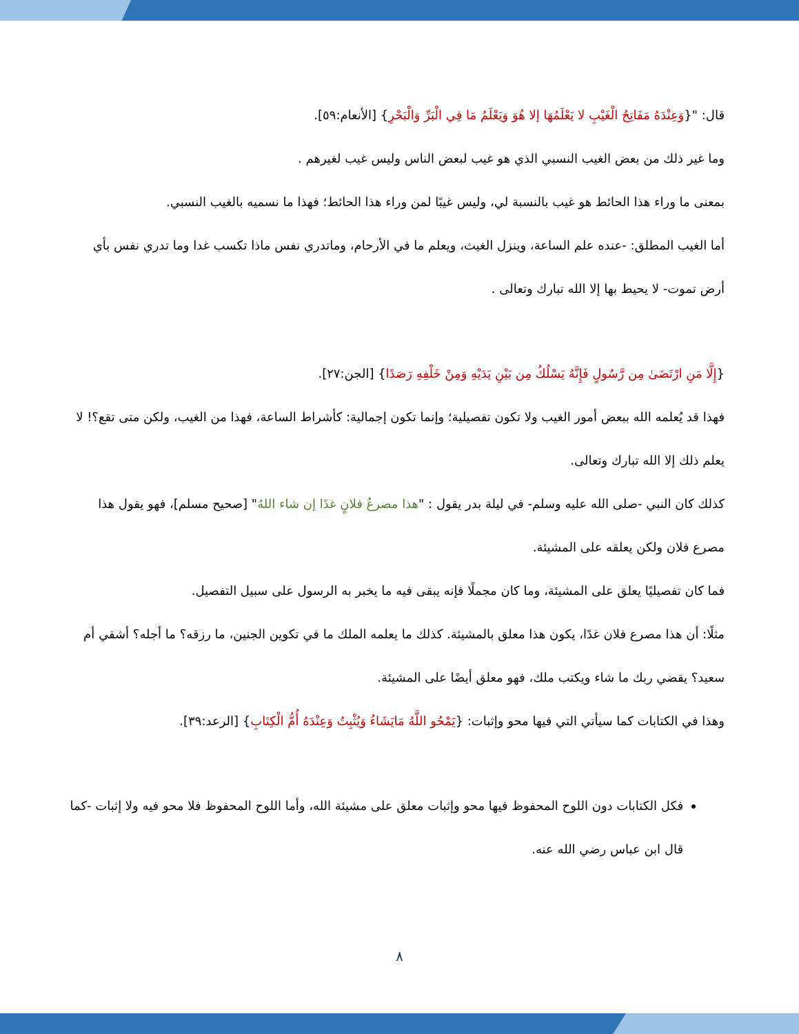قال: "{وَعِنْدَهُ مَفَاتِحُ الْغَيْبِ لا يَعْلَمُهَا إلا هُوَ وَيَعْلَمُ مَا فِي الْبَرِّ وَالْبَحْرِ} [الأنعام:٥٩].
وما غير ذلك من بعض الغيب النسبي الذي هو غيب لبعض الناس وليس غيب لغيرهم .
بمعنى ما وراء هذا الحائط هو غيب بالنسبة لي، وليس غيبًا لمن وراء هذا الحائط؛ فهذا ما نسميه بالغيب النسبي.
أما الغيب المطلق: -عنده علم الساعة، وينزل الغيث، ويعلم ما في الأرحام، وماتدري نفس ماذا تكسب غدا وما تدري نفس بأي أرض تموت- لا يحيط بها إلا الله تبارك وتعالى .
{إِلَّا مَنِ ارْتَضَىٰ مِن رَّسُولٍ فَإِنَّهُ يَسْلُكُ مِن بَيْنِ يَدَيْهِ وَمِنْ خَلْفِهِ رَصَدًا} [الجن:٢٧].
فهذا قد يُعلمه الله ببعض أمور الغيب ولا تكون تفصيلية؛ وإنما تكون إجمالية: كأشراط الساعة، فهذا من الغيب، ولكن متى تقع؟! لا يعلم ذلك إلا الله تبارك وتعالى.
كذلك كان النبي -صلى الله عليه وسلم- في ليلة بدر يقول : "هذا مصرعُ فلانٍ غدًا إن شاء اللهُ" [صحيح مسلم]، فهو يقول هذا مصرع فلان ولكن يعلقه على المشيئة.
فما كان تفصيليًا يعلق على المشيئة، وما كان مجملًا فإنه يبقى فيه ما يخبر به الرسول على سبيل التفصيل.
مثلًا: أن هذا مصرع فلان غدًا، يكون هذا معلق بالمشيئة. كذلك ما يعلمه الملك ما في تكوين الجنين، ما رزقه؟ ما أجله؟ أشقي أم سعيد؟ يقضي ربك ما شاء ويكتب ملك، فهو معلق أيضًا على المشيئة.
وهذا في الكتابات كما سيأتي التي فيها محو وإثبات: {يَمْحُو اللَّهُ مَايَشَاءُ وَيُثْبِتُ وَعِنْدَهُ أُمُّ الْكِتَابِ} [الرعد:٣٩].
فكل الكتابات دون اللوح المحفوظ فيها محو وإثبات معلق على مشيئة الله، وأما اللوح المحفوظ فلا محو فيه ولا إثبات -كما قال ابن عباس رضي الله عنه.
٨